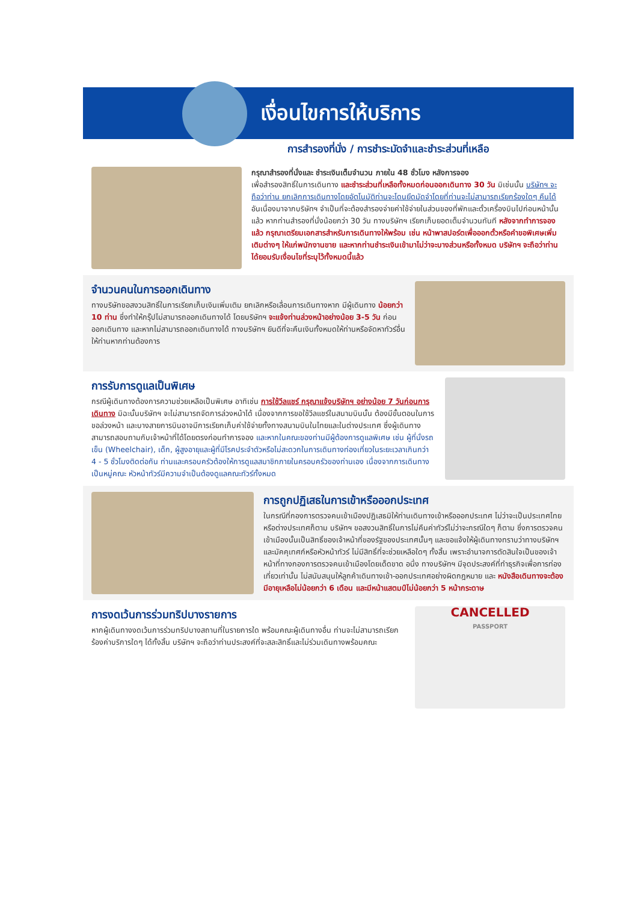เงื่อนไขการให้บริการ
การสำรองที่นั่ง / การชำระมัดจำและชำระส่วนที่เหลือ
กรุณาสำรองที่นั่งและ ชำระเงินเต็มจำนวน ภายใน 48 ชั่วโมง หลังการจอง
เพื่อสำรองสิทธิ์ในการเดินทาง และชำระส่วนที่เหลือทั้งหมดก่อนออกเดินทาง 30 วัน มิเช่นนั้น บริษัทฯ จะถือว่าท่าน ยกเลิกการเดินทางโดยอัตโนมัติท่านจะโดนยึดมัดจำโดยที่ท่านจะไม่สามารถเรียกร้องใดๆ คืนได้ อันเนื่องมาจากบริษัทฯ จำเป็นที่จะต้องสำรองจ่ายค่าใช้จ่ายในส่วนของที่พักและตั๋วเครื่องบินไปก่อนหน้านั้นแล้ว หากท่านสำรองที่นั่งน้อยกว่า 30 วัน ทางบริษัทฯ เรียกเก็บยอดเต็มจำนวนทันที หลังจากทำการจองแล้ว กรุณาเตรียมเอกสารสำหรับการเดินทางให้พร้อม เช่น หน้าพาสปอร์ตเพื่อออกตั๋วหรือคำขอพิเศษเพิ่มเติมต่างๆ ให้แก่พนักงานขาย และหากท่านชำระเงินเข้ามาไม่ว่าจะบางส่วนหรือทั้งหมด บริษัทฯ จะถือว่าท่านได้ยอมรับเงื่อนไขที่ระบุไว้ทั้งหมดนี้แล้ว
จำนวนคนในการออกเดินทาง
ทางบริษัทขอสงวนสิทธิ์ในการเรียกเก็บเงินเพิ่มเติม ยกเลิกหรือเลื่อนการเดินทางหาก มีผู้เดินทาง น้อยกว่า 10 ท่าน ซึ่งทำให้กรุ๊ปไม่สามารถออกเดินทางได้ โดยบริษัทฯ จะแจ้งท่านล่วงหน้าอย่างน้อย 3-5 วัน ก่อนออกเดินทาง และหากไม่สามารถออกเดินทางได้ ทางบริษัทฯ ยินดีที่จะคืนเงินทั้งหมดให้ท่านหรือจัดหาทัวร์อื่นให้ท่านหากท่านต้องการ
การรับการดูแลเป็นพิเศษ
กรณีผู้เดินทางต้องการความช่วยเหลือเป็นพิเศษ อาทิเช่น การใช้วีลแชร์ กรุณาแจ้งบริษัทฯ อย่างน้อย 7 วันก่อนการเดินทาง มิฉะนั้นบริษัทฯ จะไม่สามารถจัดการล่วงหน้าได้ เนื่องจากการขอใช้วีลแชร์ในสนามบินนั้น ต้องมีขั้นตอนในการขอล่วงหน้า และบางสายการบินอาจมีการเรียกเก็บค่าใช้จ่ายทั้งทางสนามบินในไทยและในต่างประเทศ ซึ่งผู้เดินทางสามารถสอบถามกับเจ้าหน้าที่ได้โดยตรงก่อนทำการจอง และหากในคณะของท่านมีผู้ต้องการดูแลพิเศษ เช่น ผู้ที่นั่งรถเข็น (Wheelchair), เด็ก, ผู้สูงอายุและผู้ที่มีโรคประจำตัวหรือไม่สะดวกในการเดินทางท่องเที่ยวในระยะเวลาเกินกว่า 4 - 5 ชั่วโมงติดต่อกัน ท่านและครอบครัวต้องให้การดูแลสมาชิกภายในครอบครัวของท่านเอง เนื่องจากการเดินทางเป็นหมู่คณะ หัวหน้าทัวร์มีความจำเป็นต้องดูแลคณะทัวร์ทั้งหมด
การถูกปฏิเสธในการเข้าหรือออกประเทศ
ในกรณีที่กองการตรวจคนเข้าเมืองปฏิเสธมิให้ท่านเดินทางเข้าหรือออกประเทศ ไม่ว่าจะเป็นประเทศไทยหรือต่างประเทศก็ตาม บริษัทฯ ขอสงวนสิทธิ์ในการไม่คืนค่าทัวร์ไม่ว่าจะกรณีใดๆ ก็ตาม ซึ่งการตรวจคนเข้าเมืองนั้นเป็นสิทธิ์ของเจ้าหน้าที่ของรัฐของประเทศนั้นๆ และขอแจ้งให้ผู้เดินทางทราบว่าทางบริษัทฯและมัคคุเทศก์หรือหัวหน้าทัวร์ ไม่มีสิทธิ์ที่จะช่วยเหลือใดๆ ทั้งสิ้น เพราะอำนาจการตัดสินใจเป็นของเจ้าหน้าที่ทางกองการตรวจคนเข้าเมืองโดยเด็ดขาด อนึ่ง ทางบริษัทฯ มีจุดประสงค์ที่ทำธุรกิจเพื่อการท่องเที่ยวเท่านั้น ไม่สนับสนุนให้ลูกค้าเดินทางเข้า-ออกประเทศอย่างผิดกฎหมาย และ หนังสือเดินทางจะต้องมีอายุเหลือไม่น้อยกว่า 6 เดือน และมีหน้าแสตมป์ไม่น้อยกว่า 5 หน้ากระดาษ
การงดเว้นการร่วมทริปบางรายการ
หากผู้เดินทางงดเว้นการร่วมทริปบางสถานที่ในรายการใด พร้อมคณะผู้เดินทางอื่น ท่านจะไม่สามารถเรียกร้องค่าบริการใดๆ ได้ทั้งสิ้น บริษัทฯ จะถือว่าท่านประสงค์ที่จะสละสิทธิ์และไม่ร่วมเดินทางพร้อมคณะ
CANCELLED
PASSPORT